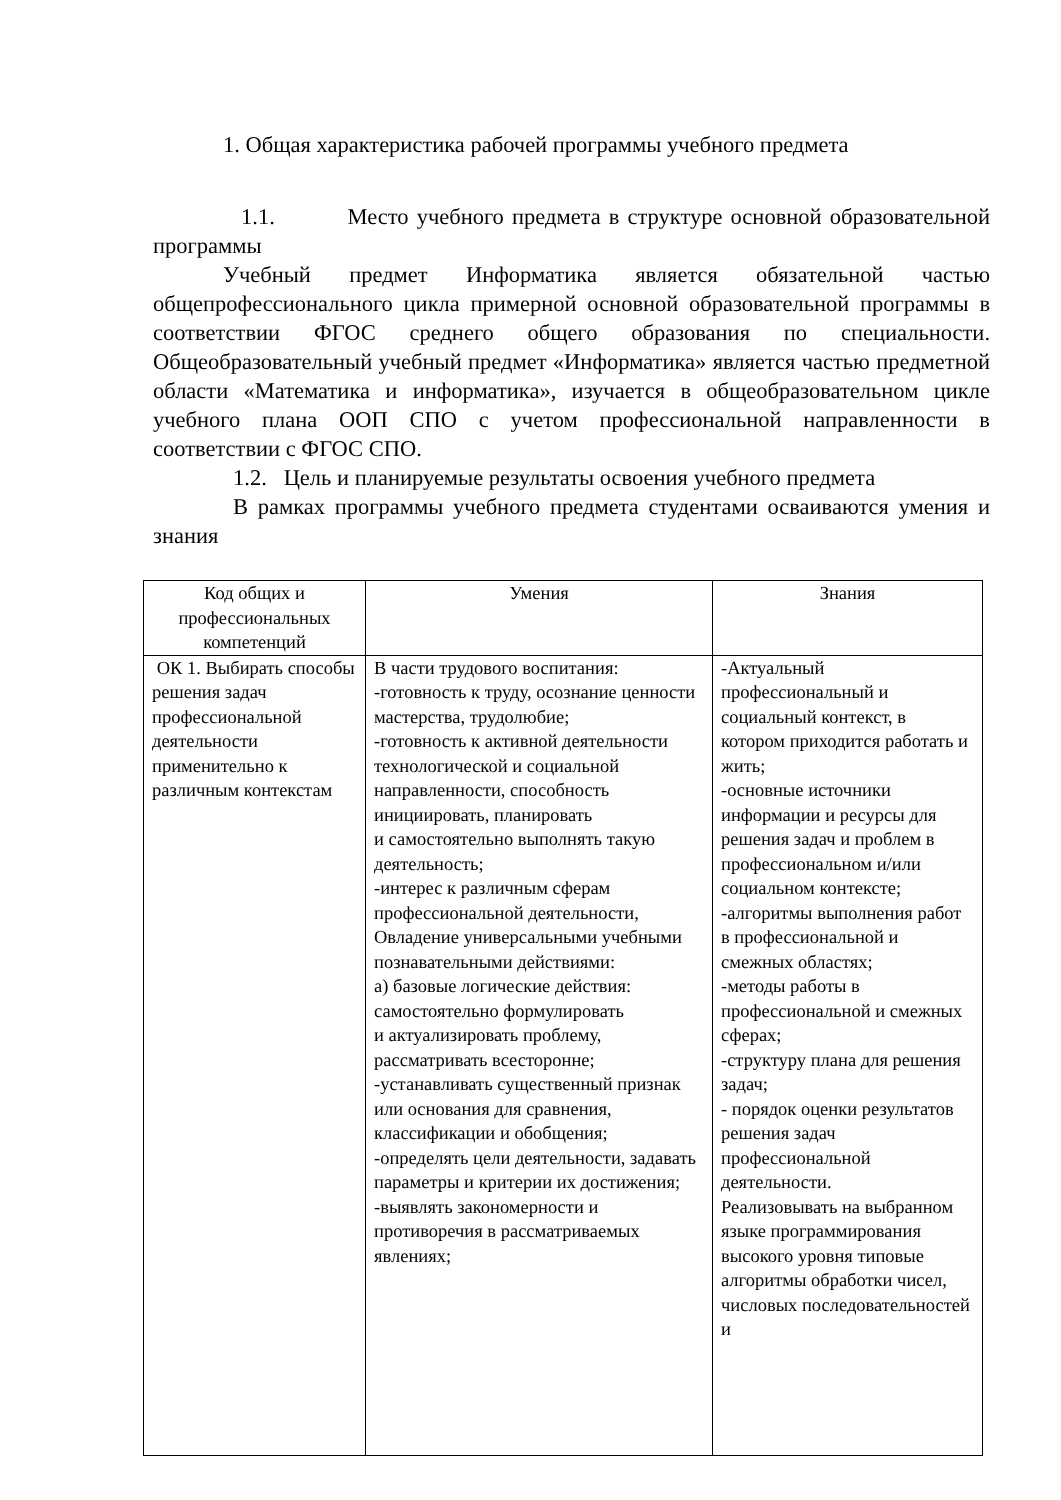1. Общая характеристика рабочей программы учебного предмета
1.1. Место учебного предмета в структуре основной образовательной программы
Учебный предмет Информатика является обязательной частью общепрофессионального цикла примерной основной образовательной программы в соответствии ФГОС среднего общего образования по специальности. Общеобразовательный учебный предмет «Информатика» является частью предметной области «Математика и информатика», изучается в общеобразовательном цикле учебного плана ООП СПО с учетом профессиональной направленности в соответствии с ФГОС СПО.
1.2. Цель и планируемые результаты освоения учебного предмета
В рамках программы учебного предмета студентами осваиваются умения и знания
| Код общих и профессиональных компетенций | Умения | Знания |
| --- | --- | --- |
| ОК 1. Выбирать способы решения задач профессиональной деятельности применительно к различным контекстам | В части трудового воспитания: -готовность к труду, осознание ценности мастерства, трудолюбие; -готовность к активной деятельности технологической и социальной направленности, способность инициировать, планировать и самостоятельно выполнять такую деятельность; -интерес к различным сферам профессиональной деятельности, Овладение универсальными учебными познавательными действиями: а) базовые логические действия: самостоятельно формулировать и актуализировать проблему, рассматривать всесторонне; -устанавливать существенный признак или основания для сравнения, классификации и обобщения; -определять цели деятельности, задавать параметры и критерии их достижения; -выявлять закономерности и противоречия в рассматриваемых явлениях; | -Актуальный профессиональный и социальный контекст, в котором приходится работать и жить; -основные источники информации и ресурсы для решения задач и проблем в профессиональном и/или социальном контексте; -алгоритмы выполнения работ в профессиональной и смежных областях; -методы работы в профессиональной и смежных сферах; -структуру плана для решения задач; - порядок оценки результатов решения задач профессиональной деятельности. Реализовывать на выбранном языке программирования высокого уровня типовые алгоритмы обработки чисел, числовых последовательностей и |